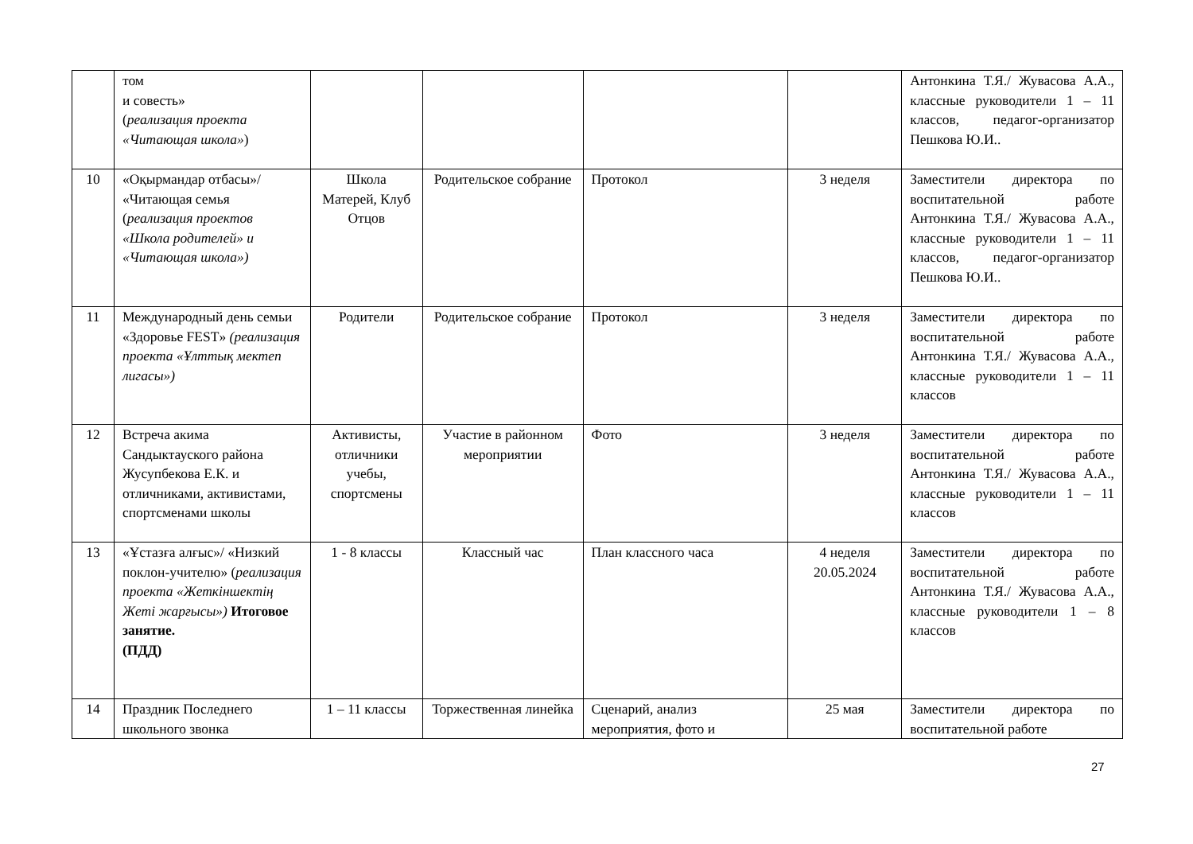| | том и совесть» ( реализация проекта «Читающая школа» ) | | | | | Антонкина Т.Я./ Жувасова А.А., классные руководители 1 – 11 классов, педагог-организатор Пешкова Ю.И.. |
| 10 | «Оқырмандар отбасы»/ «Читающая семья ( реализация проектов «Школа родителей» и «Читающая школа») | Школа Матерей, Клуб Отцов | Родительское собрание | Протокол | 3 неделя | Заместители директора по воспитательной работе Антонкина Т.Я./ Жувасова А.А., классные руководители 1 – 11 классов, педагог-организатор Пешкова Ю.И.. |
| 11 | Международный день семьи «Здоровье FEST» (реализация проекта «Ұлттық мектеп лигасы») | Родители | Родительское собрание | Протокол | 3 неделя | Заместители директора по воспитательной работе Антонкина Т.Я./ Жувасова А.А., классные руководители 1 – 11 классов |
| 12 | Встреча акима Сандыктауского района Жусупбекова Е.К. и отличниками, активистами, спортсменами школы | Активисты, отличники учебы, спортсмены | Участие в районном мероприятии | Фото | 3 неделя | Заместители директора по воспитательной работе Антонкина Т.Я./ Жувасова А.А., классные руководители 1 – 11 классов |
| 13 | «Ұстазға алғыс»/ «Низкий поклон-учителю» ( реализация проекта «Жеткіншектің Жеті жарғысы») Итоговое занятие. (ПДД) | 1 - 8 классы | Классный час | План классного часа | 4 неделя 20.05.2024 | Заместители директора по воспитательной работе Антонкина Т.Я./ Жувасова А.А., классные руководители 1 – 8 классов |
| 14 | Праздник Последнего школьного звонка | 1 – 11 классы | Торжественная линейка | Сценарий, анализ мероприятия, фото и | 25 мая | Заместители директора по воспитательной работе |
27